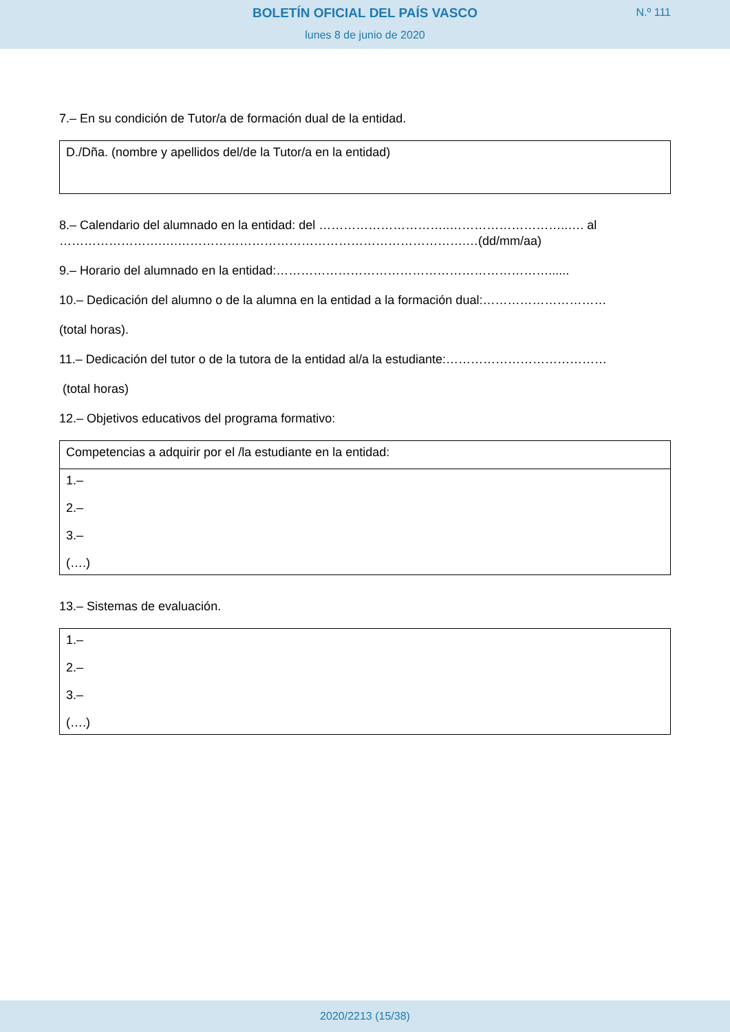BOLETÍN OFICIAL DEL PAÍS VASCO
lunes 8 de junio de 2020
N.º 111
7.– En su condición de Tutor/a de formación dual de la entidad.
| D./Dña. (nombre y apellidos del/de la Tutor/a en la entidad) |
8.– Calendario del alumnado en la entidad: del …………………………..………………………..…. al …………………….….…………………………………………………………….…(dd/mm/aa)
9.– Horario del alumnado en la entidad:…………………………………………………………......
10.– Dedicación del alumno o de la alumna en la entidad a la formación dual:…………………………
(total horas).
11.– Dedicación del tutor o de la tutora de la entidad al/a la estudiante:…………………………………
(total horas)
12.– Objetivos educativos del programa formativo:
| Competencias a adquirir por el /la estudiante en la entidad: |
| 1.– 2.– 3.– (….) |
13.– Sistemas de evaluación.
| 1.– 2.– 3.– (….) |
2020/2213 (15/38)